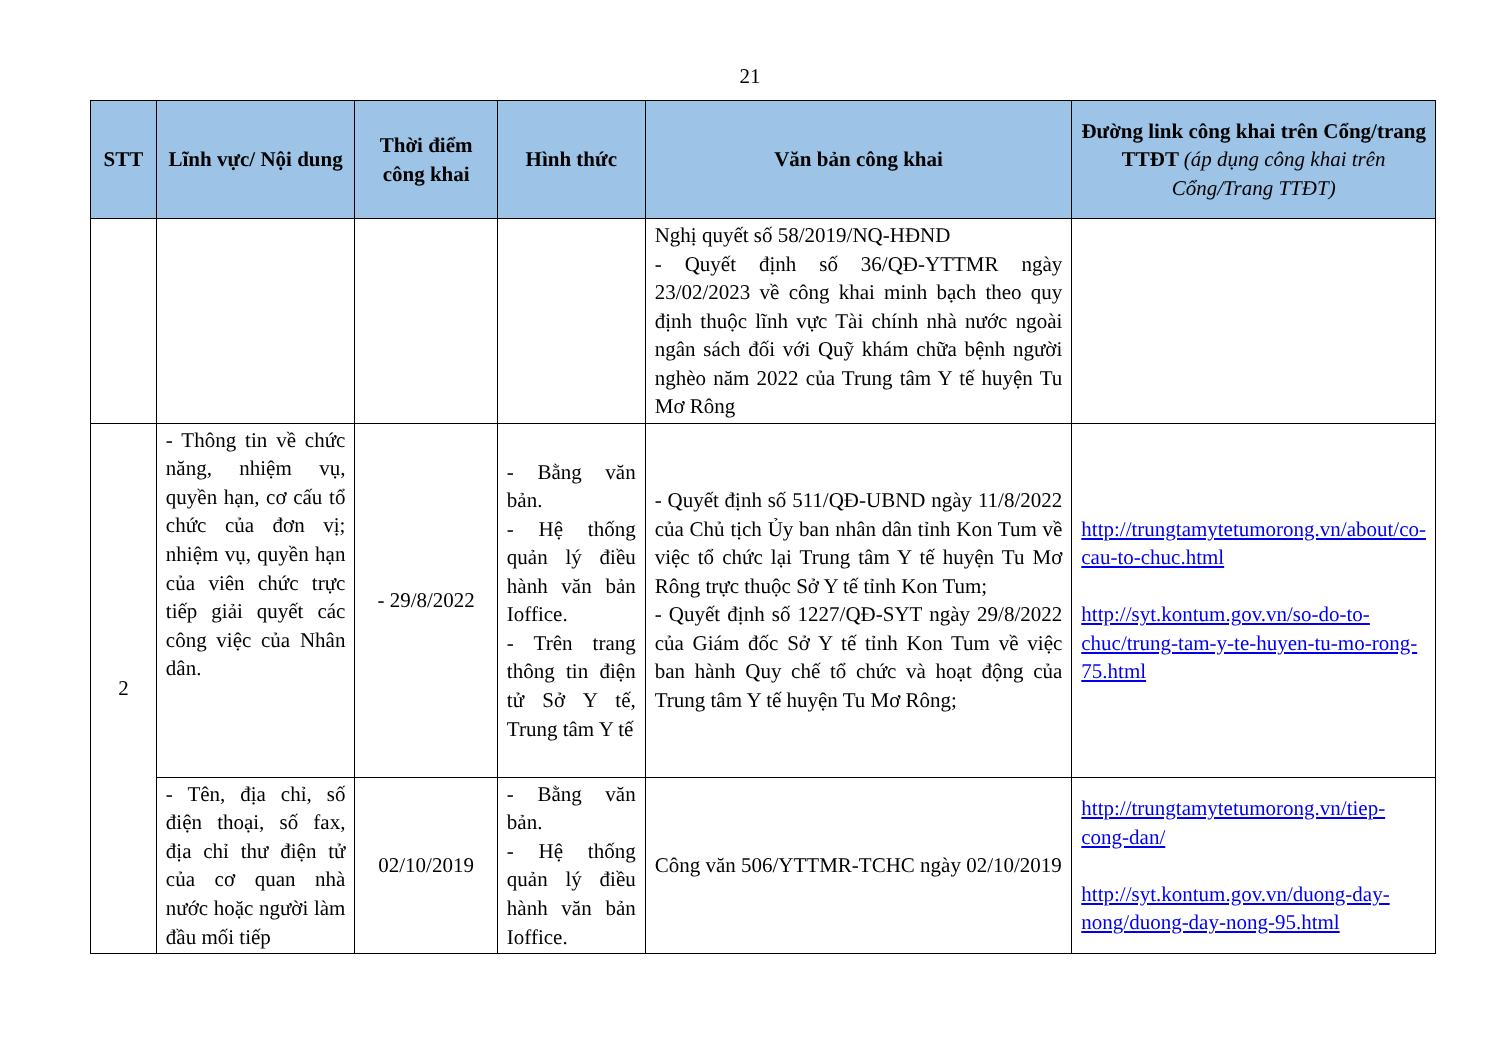21
| STT | Lĩnh vực/ Nội dung | Thời điểm công khai | Hình thức | Văn bản công khai | Đường link công khai trên Cổng/trang TTĐT (áp dụng công khai trên Cổng/Trang TTĐT) |
| --- | --- | --- | --- | --- | --- |
| | | | | Nghị quyết số 58/2019/NQ-HĐND - Quyết định số 36/QĐ-YTTMR ngày 23/02/2023 về công khai minh bạch theo quy định thuộc lĩnh vực Tài chính nhà nước ngoài ngân sách đối với Quỹ khám chữa bệnh người nghèo năm 2022 của Trung tâm Y tế huyện Tu Mơ Rông | |
| 2 | - Thông tin về chức năng, nhiệm vụ, quyền hạn, cơ cấu tổ chức của đơn vị; nhiệm vụ, quyền hạn của viên chức trực tiếp giải quyết các công việc của Nhân dân. | - 29/8/2022 | - Bằng văn bản. - Hệ thống quản lý điều hành văn bản Ioffice. - Trên trang thông tin điện tử Sở Y tế, Trung tâm Y tế | - Quyết định số 511/QĐ-UBND ngày 11/8/2022 của Chủ tịch Ủy ban nhân dân tỉnh Kon Tum về việc tổ chức lại Trung tâm Y tế huyện Tu Mơ Rông trực thuộc Sở Y tế tỉnh Kon Tum; - Quyết định số 1227/QĐ-SYT ngày 29/8/2022 của Giám đốc Sở Y tế tỉnh Kon Tum về việc ban hành Quy chế tổ chức và hoạt động của Trung tâm Y tế huyện Tu Mơ Rông; | http://trungtamytetumorong.vn/about/co-cau-to-chuc.html http://syt.kontum.gov.vn/so-do-to-chuc/trung-tam-y-te-huyen-tu-mo-rong-75.html |
| | - Tên, địa chỉ, số điện thoại, số fax, địa chỉ thư điện tử của cơ quan nhà nước hoặc người làm đầu mối tiếp | 02/10/2019 | - Bằng văn bản. - Hệ thống quản lý điều hành văn bản Ioffice. | Công văn 506/YTTMR-TCHC ngày 02/10/2019 | http://trungtamytetumorong.vn/tiep-cong-dan/ http://syt.kontum.gov.vn/duong-day-nong/duong-day-nong-95.html |